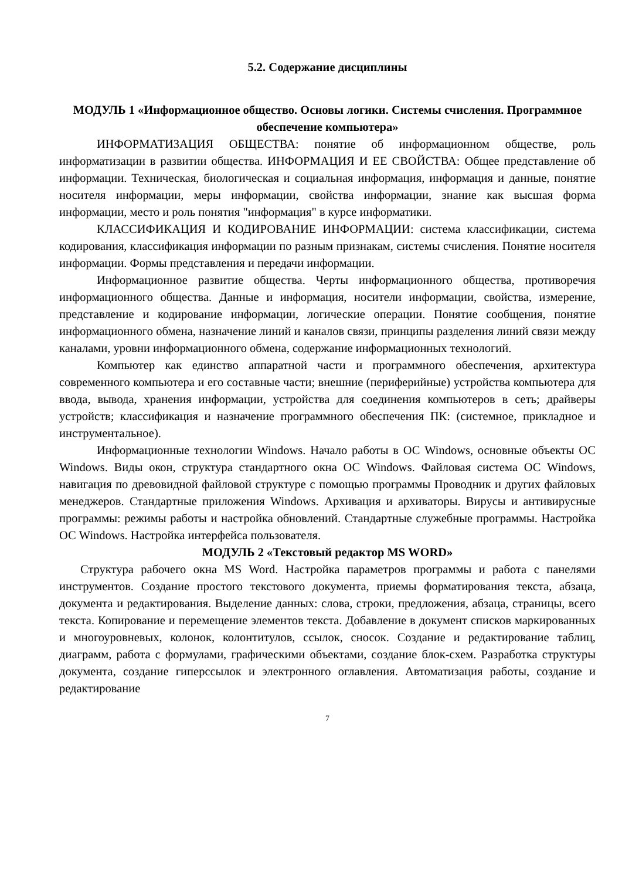5.2. Содержание дисциплины
МОДУЛЬ 1 «Информационное общество. Основы логики. Системы счисления. Программное обеспечение компьютера»
ИНФОРМАТИЗАЦИЯ ОБЩЕСТВА: понятие об информационном обществе, роль информатизации в развитии общества. ИНФОРМАЦИЯ И ЕЕ СВОЙСТВА: Общее представление об информации. Техническая, биологическая и социальная информация, информация и данные, понятие носителя информации, меры информации, свойства информации, знание как высшая форма информации, место и роль понятия "информация" в курсе информатики.
КЛАССИФИКАЦИЯ И КОДИРОВАНИЕ ИНФОРМАЦИИ: система классификации, система кодирования, классификация информации по разным признакам, системы счисления. Понятие носителя информации. Формы представления и передачи информации.
Информационное развитие общества. Черты информационного общества, противоречия информационного общества. Данные и информация, носители информации, свойства, измерение, представление и кодирование информации, логические операции. Понятие сообщения, понятие информационного обмена, назначение линий и каналов связи, принципы разделения линий связи между каналами, уровни информационного обмена, содержание информационных технологий.
Компьютер как единство аппаратной части и программного обеспечения, архитектура современного компьютера и его составные части; внешние (периферийные) устройства компьютера для ввода, вывода, хранения информации, устройства для соединения компьютеров в сеть; драйверы устройств; классификация и назначение программного обеспечения ПК: (системное, прикладное и инструментальное).
Информационные технологии Windows. Начало работы в ОС Windows, основные объекты ОС Windows. Виды окон, структура стандартного окна ОС Windows. Файловая система ОС Windows, навигация по древовидной файловой структуре с помощью программы Проводник и других файловых менеджеров. Стандартные приложения Windows. Архивация и архиваторы. Вирусы и антивирусные программы: режимы работы и настройка обновлений. Стандартные служебные программы. Настройка ОС Windows. Настройка интерфейса пользователя.
МОДУЛЬ 2 «Текстовый редактор MS WORD»
Структура рабочего окна MS Word. Настройка параметров программы и работа с панелями инструментов. Создание простого текстового документа, приемы форматирования текста, абзаца, документа и редактирования. Выделение данных: слова, строки, предложения, абзаца, страницы, всего текста. Копирование и перемещение элементов текста. Добавление в документ списков маркированных и многоуровневых, колонок, колонтитулов, ссылок, сносок. Создание и редактирование таблиц, диаграмм, работа с формулами, графическими объектами, создание блок-схем. Разработка структуры документа, создание гиперссылок и электронного оглавления. Автоматизация работы, создание и редактирование
7